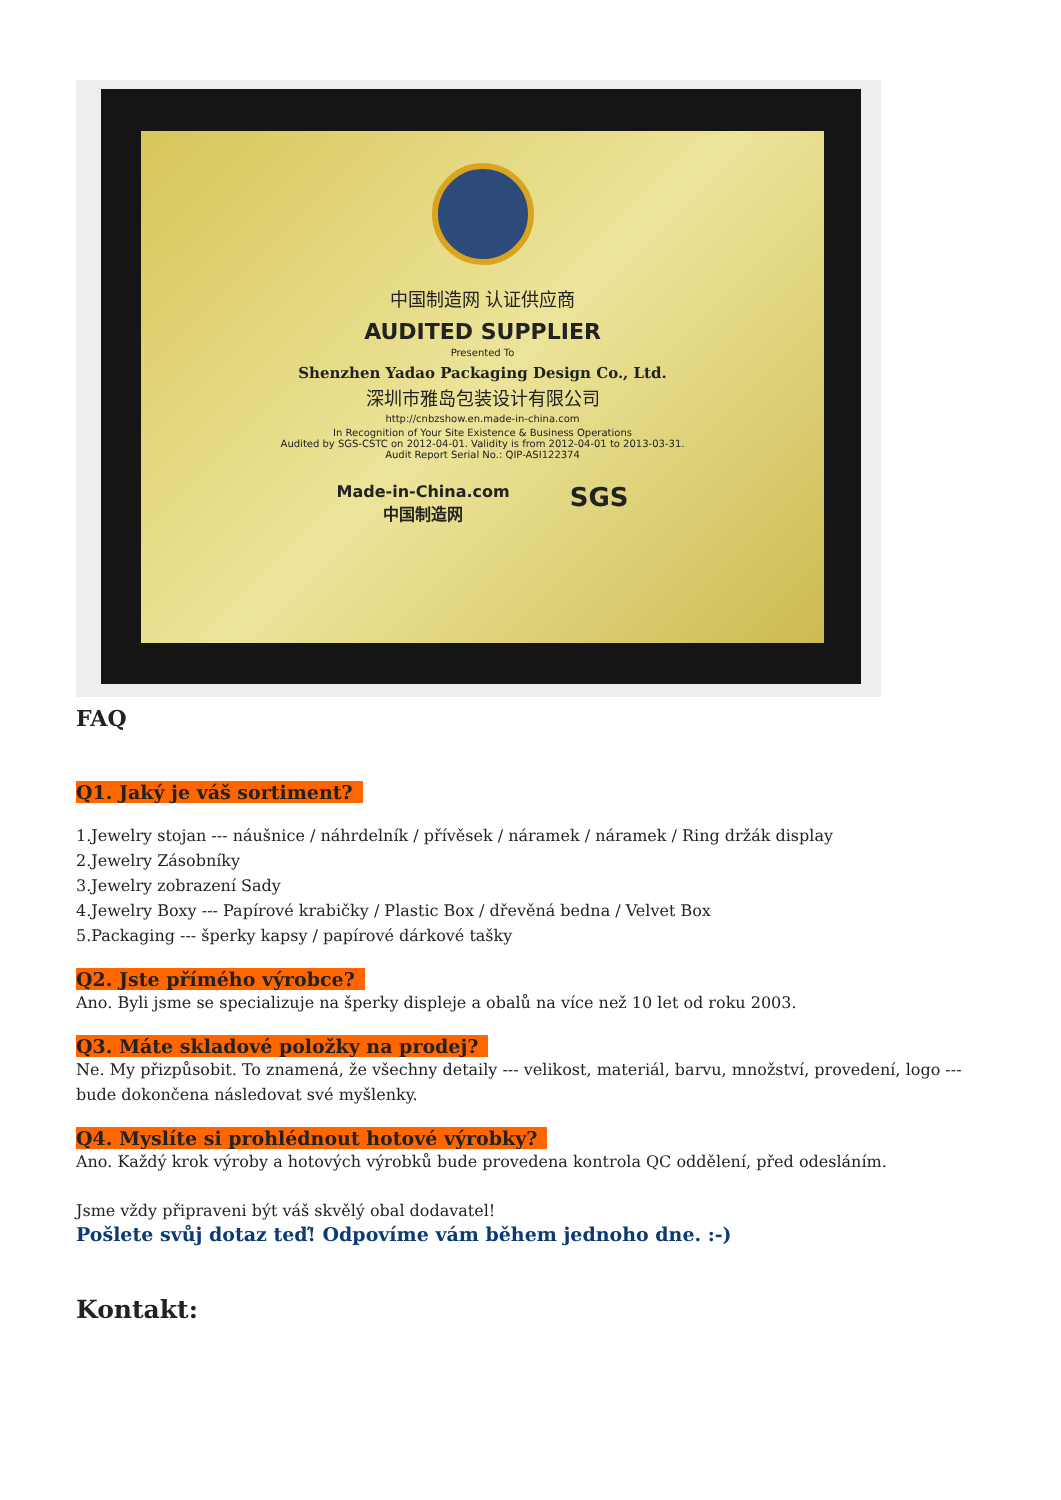中国制造网 认证供应商
AUDITED SUPPLIER
Presented To
Shenzhen Yadao Packaging Design Co., Ltd.
深圳市雅岛包装设计有限公司
http://cnbzshow.en.made-in-china.com
In Recognition of Your Site Existence & Business Operations
Audited by SGS-CSTC on 2012-04-01. Validity is from 2012-04-01 to 2013-03-31.
Audit Report Serial No.: QIP-ASI122374
Made-in-China.com
中国制造网 SGS
FAQ
Q1. Jaký je váš sortiment?
1.Jewelry stojan --- náušnice / náhrdelník / přívěsek / náramek / náramek / Ring držák display
2.Jewelry Zásobníky
3.Jewelry zobrazení Sady
4.Jewelry Boxy --- Papírové krabičky / Plastic Box / dřevěná bedna / Velvet Box
5.Packaging --- šperky kapsy / papírové dárkové tašky
Q2. Jste přímého výrobce?
Ano. Byli jsme se specializuje na šperky displeje a obalů na více než 10 let od roku 2003.
Q3. Máte skladové položky na prodej?
Ne. My přizpůsobit. To znamená, že všechny detaily --- velikost, materiál, barvu, množství, provedení, logo --- bude dokončena následovat své myšlenky.
Q4. Myslíte si prohlédnout hotové výrobky?
Ano. Každý krok výroby a hotových výrobků bude provedena kontrola QC oddělení, před odesláním.
Jsme vždy připraveni být váš skvělý obal dodavatel!
Pošlete svůj dotaz teď! Odpovíme vám během jednoho dne. :-)
Kontakt: